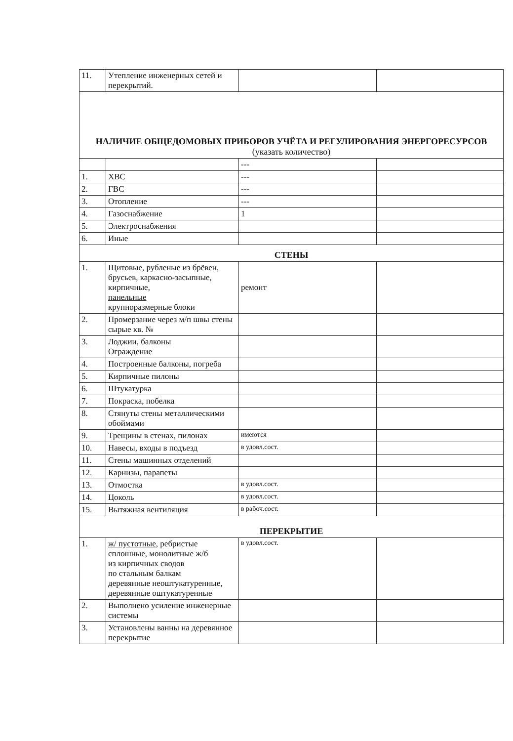| 11. | Утепление инженерных сетей и перекрытий. | | |
| НАЛИЧИЕ ОБЩЕДОМОВЫХ ПРИБОРОВ УЧЁТА И РЕГУЛИРОВАНИЯ ЭНЕРГОРЕСУРСОВ (указать количество) | | | |
| | | --- | |
| 1. | ХВС | --- | |
| 2. | ГВС | --- | |
| 3. | Отопление | --- | |
| 4. | Газоснабжение | 1 | |
| 5. | Электроснабжения | | |
| 6. | Иные | | |
| СТЕНЫ | | | |
| 1. | Щитовые, рубленые из брёвен, брусьев, каркасно-засыпные, кирпичные, панельные крупноразмерные блоки | ремонт | |
| 2. | Промерзание через м/п швы стены сырые кв. № | | |
| 3. | Лоджии, балконы Ограждение | | |
| 4. | Построенные балконы, погреба | | |
| 5. | Кирпичные пилоны | | |
| 6. | Штукатурка | | |
| 7. | Покраска, побелка | | |
| 8. | Стянуты стены металлическими обоймами | | |
| 9. | Трещины в стенах, пилонах | имеются | |
| 10. | Навесы, входы в подъезд | в удовл.сост. | |
| 11. | Стены машинных отделений | | |
| 12. | Карнизы, парапеты | | |
| 13. | Отмостка | в удовл.сост. | |
| 14. | Цоколь | в удовл.сост. | |
| 15. | Вытяжная вентиляция | в рабоч.сост. | |
| ПЕРЕКРЫТИЕ | | | |
| 1. | ж/ пустотные , ребристые сплошные, монолитные ж/б из кирпичных сводов по стальным балкам деревянные неоштукатуренные, деревянные оштукатуренные | в удовл.сост. | |
| 2. | Выполнено усиление инженерные системы | | |
| 3. | Установлены ванны на деревянное перекрытие | | |